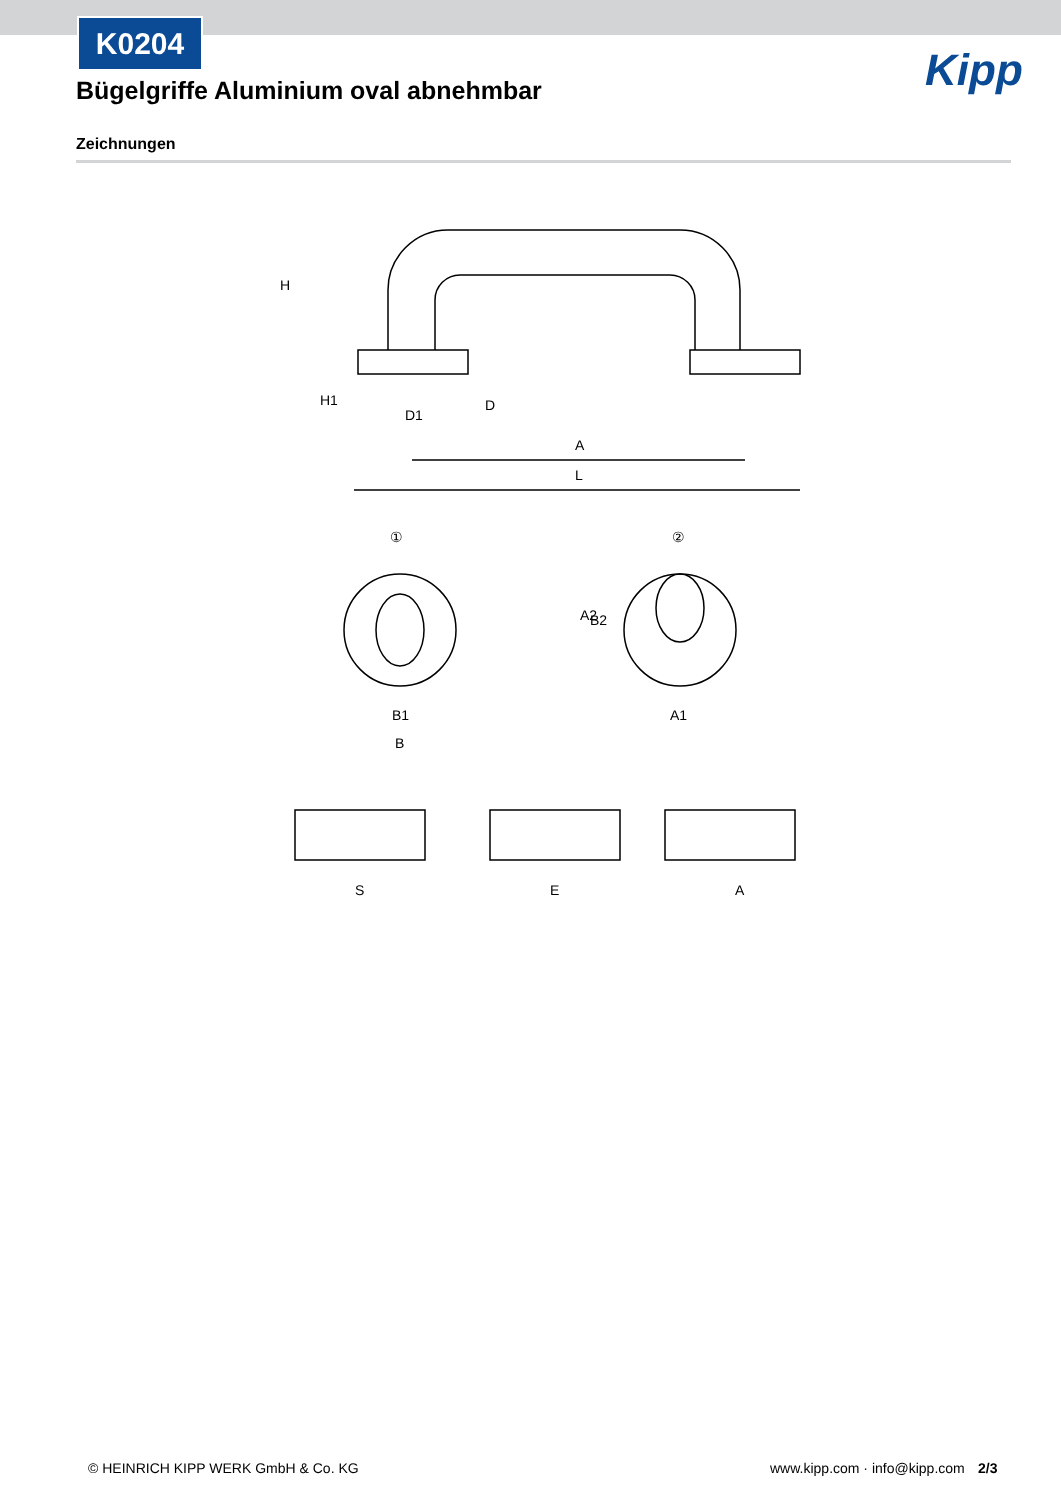K0204
Bügelgriffe Aluminium oval abnehmbar
Kipp
Zeichnungen
H
H1
D1
D
A
L
①
②
B2
A2
B1
B
A1
S
E
A
© HEINRICH KIPP WERK GmbH & Co. KG
www.kipp.com · info@kipp.com 2/3